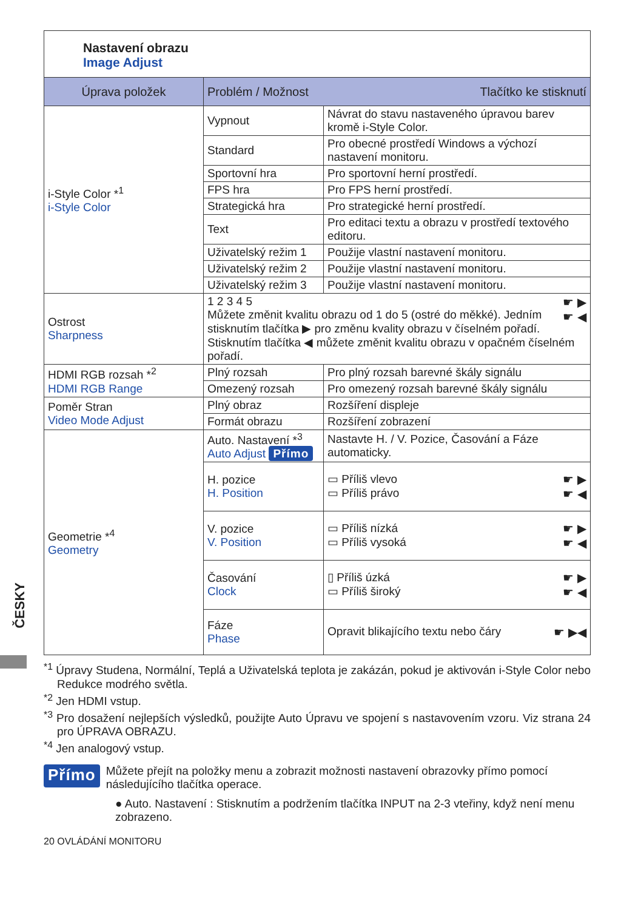ČESKY
Nastavení obrazu
Image Adjust
| Úprava položek | Problém / Možnost Tlačítko ke stisknutí | |
| --- | --- | --- |
| i-Style Color *<sup>1</sup> i-Style Color | Vypnout | Návrat do stavu nastaveného úpravou barev kromě i-Style Color. |
| | Standard | Pro obecné prostředí Windows a výchozí nastavení monitoru. |
| | Sportovní hra | Pro sportovní herní prostředí. |
| | FPS hra | Pro FPS herní prostředí. |
| | Strategická hra | Pro strategické herní prostředí. |
| | Text | Pro editaci textu a obrazu v prostředí textového editoru. |
| | Uživatelský režim 1 | Použije vlastní nastavení monitoru. |
| | Uživatelský režim 2 | Použije vlastní nastavení monitoru. |
| | Uživatelský režim 3 | Použije vlastní nastavení monitoru. |
| Ostrost Sharpness | ☛ ▶ ☛ ◀ 1 2 3 4 5 Můžete změnit kvalitu obrazu od 1 do 5 (ostré do měkké). Jedním stisknutím tlačítka ▶ pro změnu kvality obrazu v číselném pořadí. Stisknutím tlačítka ◀ můžete změnit kvalitu obrazu v opačném číselném pořadí. | |
| HDMI RGB rozsah *<sup>2</sup> HDMI RGB Range | Plný rozsah | Pro plný rozsah barevné škály signálu |
| | Omezený rozsah | Pro omezený rozsah barevné škály signálu |
| Poměr Stran Video Mode Adjust | Plný obraz | Rozšíření displeje |
| | Formát obrazu | Rozšíření zobrazení |
| Geometrie *<sup>4</sup> Geometry | Auto. Nastavení *<sup>3</sup> Auto Adjust Přímo | Nastavte H. / V. Pozice, Časování a Fáze automaticky. |
| | H. pozice H. Position | ☛ ▶ ☛ ◀ ▭ Příliš vlevo ▭ Příliš právo |
| | V. pozice V. Position | ☛ ▶ ☛ ◀ ▭ Příliš nízká ▭ Příliš vysoká |
| | Časování Clock | ☛ ▶ ☛ ◀ ▯ Příliš úzká ▭ Příliš široký |
| | Fáze Phase | ☛ ▶◀ Opravit blikajícího textu nebo čáry |
<sup>*1</sup> Úpravy Studena, Normální, Teplá a Uživatelská teplota je zakázán, pokud je aktivován i-Style Color nebo Redukce modrého světla.
<sup>*2</sup> Jen HDMI vstup.
<sup>*3</sup> Pro dosažení nejlepších výsledků, použijte Auto Úpravu ve spojení s nastavovením vzoru. Viz strana 24 pro ÚPRAVA OBRAZU.
<sup>*4</sup> Jen analogový vstup.
Přímo
Můžete přejít na položky menu a zobrazit možnosti nastavení obrazovky přímo pomocí následujícího tlačítka operace.
● Auto. Nastavení : Stisknutím a podržením tlačítka INPUT na 2-3 vteřiny, když není menu zobrazeno.
20 OVLÁDÁNÍ MONITORU